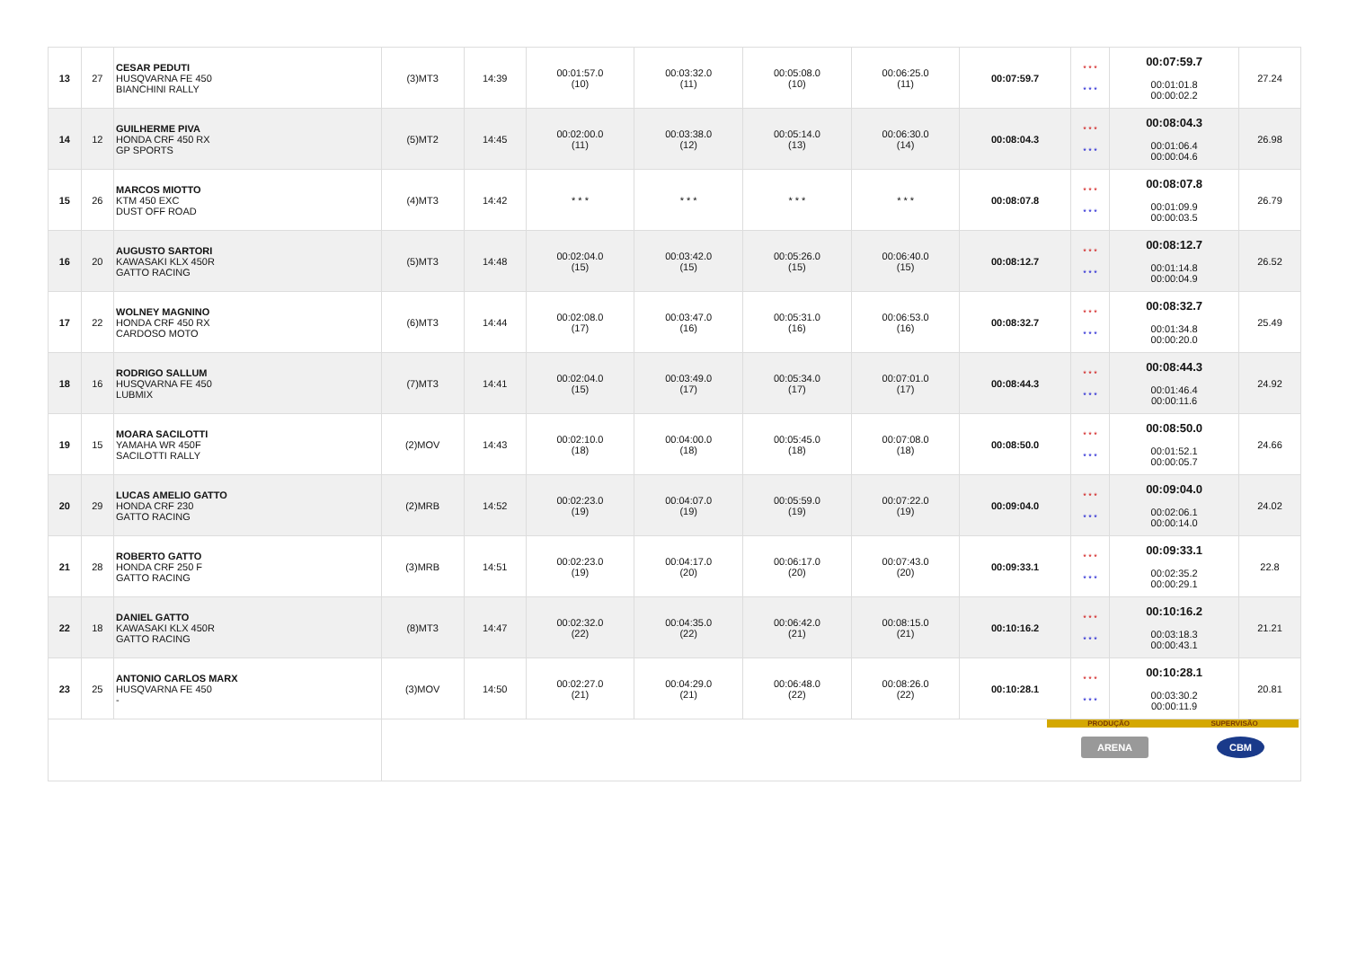| 13 | 27 | CESAR PEDUTI HUSQVARNA FE 450 BIANCHINI RALLY | (3)MT3 | 14:39 | 00:01:57.0 (10) | 00:03:32.0 (11) | 00:05:08.0 (10) | 00:06:25.0 (11) | 00:07:59.7 | * * * * * * | 00:07:59.7 00:01:01.8 00:00:02.2 | 27.24 |
| 14 | 12 | GUILHERME PIVA HONDA CRF 450 RX GP SPORTS | (5)MT2 | 14:45 | 00:02:00.0 (11) | 00:03:38.0 (12) | 00:05:14.0 (13) | 00:06:30.0 (14) | 00:08:04.3 | * * * * * * | 00:08:04.3 00:01:06.4 00:00:04.6 | 26.98 |
| 15 | 26 | MARCOS MIOTTO KTM 450 EXC DUST OFF ROAD | (4)MT3 | 14:42 | * * * | * * * | * * * | * * * | 00:08:07.8 | * * * * * * | 00:08:07.8 00:01:09.9 00:00:03.5 | 26.79 |
| 16 | 20 | AUGUSTO SARTORI KAWASAKI KLX 450R GATTO RACING | (5)MT3 | 14:48 | 00:02:04.0 (15) | 00:03:42.0 (15) | 00:05:26.0 (15) | 00:06:40.0 (15) | 00:08:12.7 | * * * * * * | 00:08:12.7 00:01:14.8 00:00:04.9 | 26.52 |
| 17 | 22 | WOLNEY MAGNINO HONDA CRF 450 RX CARDOSO MOTO | (6)MT3 | 14:44 | 00:02:08.0 (17) | 00:03:47.0 (16) | 00:05:31.0 (16) | 00:06:53.0 (16) | 00:08:32.7 | * * * * * * | 00:08:32.7 00:01:34.8 00:00:20.0 | 25.49 |
| 18 | 16 | RODRIGO SALLUM HUSQVARNA FE 450 LUBMIX | (7)MT3 | 14:41 | 00:02:04.0 (15) | 00:03:49.0 (17) | 00:05:34.0 (17) | 00:07:01.0 (17) | 00:08:44.3 | * * * * * * | 00:08:44.3 00:01:46.4 00:00:11.6 | 24.92 |
| 19 | 15 | MOARA SACILOTTI YAMAHA WR 450F SACILOTTI RALLY | (2)MOV | 14:43 | 00:02:10.0 (18) | 00:04:00.0 (18) | 00:05:45.0 (18) | 00:07:08.0 (18) | 00:08:50.0 | * * * * * * | 00:08:50.0 00:01:52.1 00:00:05.7 | 24.66 |
| 20 | 29 | LUCAS AMELIO GATTO HONDA CRF 230 GATTO RACING | (2)MRB | 14:52 | 00:02:23.0 (19) | 00:04:07.0 (19) | 00:05:59.0 (19) | 00:07:22.0 (19) | 00:09:04.0 | * * * * * * | 00:09:04.0 00:02:06.1 00:00:14.0 | 24.02 |
| 21 | 28 | ROBERTO GATTO HONDA CRF 250 F GATTO RACING | (3)MRB | 14:51 | 00:02:23.0 (19) | 00:04:17.0 (20) | 00:06:17.0 (20) | 00:07:43.0 (20) | 00:09:33.1 | * * * * * * | 00:09:33.1 00:02:35.2 00:00:29.1 | 22.8 |
| 22 | 18 | DANIEL GATTO KAWASAKI KLX 450R GATTO RACING | (8)MT3 | 14:47 | 00:02:32.0 (22) | 00:04:35.0 (22) | 00:06:42.0 (21) | 00:08:15.0 (21) | 00:10:16.2 | * * * * * * | 00:10:16.2 00:03:18.3 00:00:43.1 | 21.21 |
| 23 | 25 | ANTONIO CARLOS MARX HUSQVARNA FE 450 - | (3)MOV | 14:50 | 00:02:27.0 (21) | 00:04:29.0 (21) | 00:06:48.0 (22) | 00:08:26.0 (22) | 00:10:28.1 | * * * * * * | 00:10:28.1 00:03:30.2 00:00:11.9 | 20.81 |
| | | | PRODUÇÃO SUPERVISÃO ARENA CBM | | | | | | | | | |